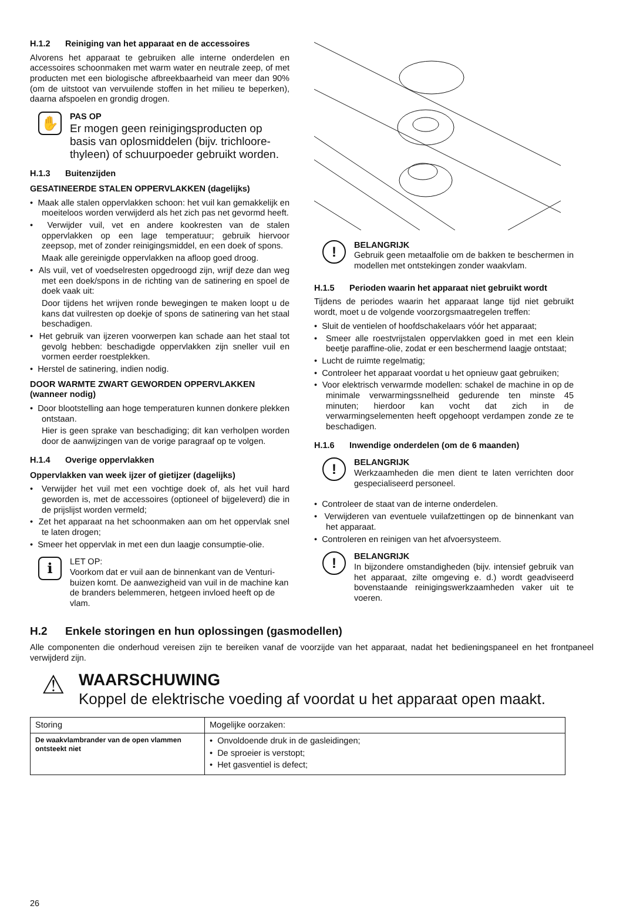H.1.2 Reiniging van het apparaat en de accessoires
Alvorens het apparaat te gebruiken alle interne onderdelen en accessoires schoonmaken met warm water en neutrale zeep, of met producten met een biologische afbreekbaarheid van meer dan 90% (om de uitstoot van vervuilende stoffen in het milieu te beperken), daarna afspoelen en grondig drogen.
✋
PAS OP
Er mogen geen reinigingsproducten op basis van oplosmiddelen (bijv. trichloore­thyleen) of schuurpoeder gebruikt worden.
H.1.3 Buitenzijden
GESATINEERDE STALEN OPPERVLAKKEN (dagelijks)
• Maak alle stalen oppervlakken schoon: het vuil kan gemakkelijk en moeiteloos worden verwijderd als het zich pas net gevormd heeft.
• Verwijder vuil, vet en andere kookresten van de stalen oppervlakken op een lage temperatuur; gebruik hiervoor zeepsop, met of zonder reinigingsmiddel, en een doek of spons.
Maak alle gereinigde oppervlakken na afloop goed droog.
• Als vuil, vet of voedselresten opgedroogd zijn, wrijf deze dan weg met een doek/spons in de richting van de satine­ring en spoel de doek vaak uit:
Door tijdens het wrijven ronde bewegingen te maken loopt u de kans dat vuilresten op doekje of spons de satinering van het staal beschadigen.
• Het gebruik van ijzeren voorwerpen kan schade aan het staal tot gevolg hebben: beschadigde oppervlakken zijn sneller vuil en vormen eerder roestplekken.
• Herstel de satinering, indien nodig.
DOOR WARMTE ZWART GEWORDEN OPPERVLAKKEN (wanneer nodig)
• Door blootstelling aan hoge temperaturen kunnen donkere plekken ontstaan.
Hier is geen sprake van beschadiging; dit kan verholpen worden door de aanwijzingen van de vorige paragraaf op te volgen.
H.1.4 Overige oppervlakken
Oppervlakken van week ijzer of gietijzer (dagelijks)
• Verwijder het vuil met een vochtige doek of, als het vuil hard geworden is, met de accessoires (optioneel of bijgeleverd) die in de prijslijst worden vermeld;
• Zet het apparaat na het schoonmaken aan om het oppervlak snel te laten drogen;
• Smeer het oppervlak in met een dun laagje consumptie-olie.
i
LET OP:
Voorkom dat er vuil aan de binnenkant van de Venturi-buizen komt. De aanwezigheid van vuil in de machine kan de branders belemmeren, het­geen invloed heeft op de vlam.
!
BELANGRIJK
Gebruik geen metaalfolie om de bakken te beschermen in modellen met ontstekingen zonder waakvlam.
H.1.5 Perioden waarin het apparaat niet gebruikt wordt
Tijdens de periodes waarin het apparaat lange tijd niet gebruikt wordt, moet u de volgende voorzorgsmaatregelen treffen:
• Sluit de ventielen of hoofdschakelaars vóór het apparaat;
• Smeer alle roestvrijstalen oppervlakken goed in met een klein beetje paraffine-olie, zodat er een beschermend laagje ontstaat;
• Lucht de ruimte regelmatig;
• Controleer het apparaat voordat u het opnieuw gaat gebruiken;
• Voor elektrisch verwarmde modellen: schakel de machine in op de minimale verwarmingssnelheid gedurende ten minste 45 minuten; hierdoor kan vocht dat zich in de verwarmingselementen heeft opgehoopt verdampen zonde ze te beschadigen.
H.1.6 Inwendige onderdelen (om de 6 maanden)
!
BELANGRIJK
Werkzaamheden die men dient te laten verrichten door gespecialiseerd personeel.
• Controleer de staat van de interne onderdelen.
• Verwijderen van eventuele vuilafzettingen op de binnenkant van het apparaat.
• Controleren en reinigen van het afvoersysteem.
!
BELANGRIJK
In bijzondere omstandigheden (bijv. intensief gebruik van het apparaat, zilte omgeving e. d.) wordt geadviseerd bovenstaande reinigingswerk­zaamheden vaker uit te voeren.
H.2 Enkele storingen en hun oplossingen (gasmodellen)
Alle componenten die onderhoud vereisen zijn te bereiken vanaf de voorzijde van het apparaat, nadat het bedieningspaneel en het frontpaneel verwijderd zijn.
⚠
WAARSCHUWING
Koppel de elektrische voeding af voordat u het apparaat open maakt.
| Storing | Mogelijke oorzaken: |
| --- | --- |
| De waakvlambrander van de open vlam­men ontsteekt niet | • Onvoldoende druk in de gasleidingen; • De sproeier is verstopt; • Het gasventiel is defect; |
26